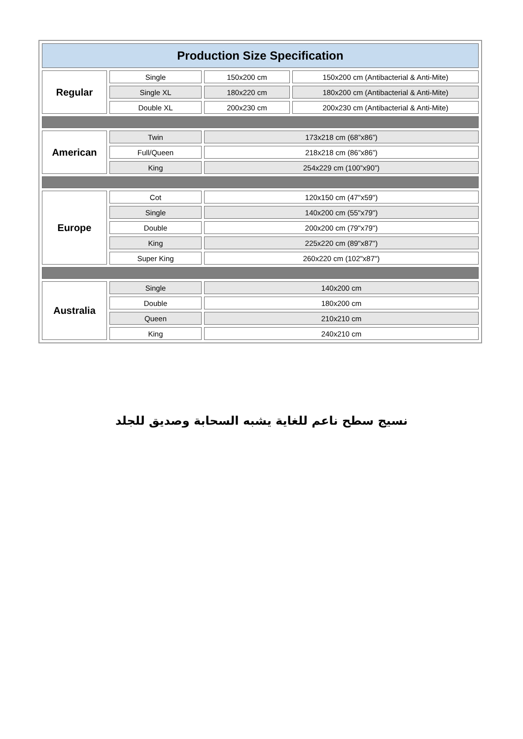| Production Size Specification | | | |
| --- | --- | --- | --- |
| Regular | Single | 150x200 cm | 150x200 cm (Antibacterial & Anti-Mite) |
| | Single XL | 180x220 cm | 180x200 cm (Antibacterial & Anti-Mite) |
| | Double XL | 200x230 cm | 200x230 cm (Antibacterial & Anti-Mite) |
| American | Twin | 173x218 cm (68”x86”) | |
| | Full/Queen | 218x218 cm (86”x86”) | |
| | King | 254x229 cm (100”x90”) | |
| Europe | Cot | 120x150 cm (47"x59") | |
| | Single | 140x200 cm (55"x79") | |
| | Double | 200x200 cm (79"x79") | |
| | King | 225x220 cm (89"x87") | |
| | Super King | 260x220 cm (102"x87") | |
| Australia | Single | 140x200 cm | |
| | Double | 180x200 cm | |
| | Queen | 210x210 cm | |
| | King | 240x210 cm | |
نسيج سطح ناعم للغاية يشبه السحابة وصديق للجلد